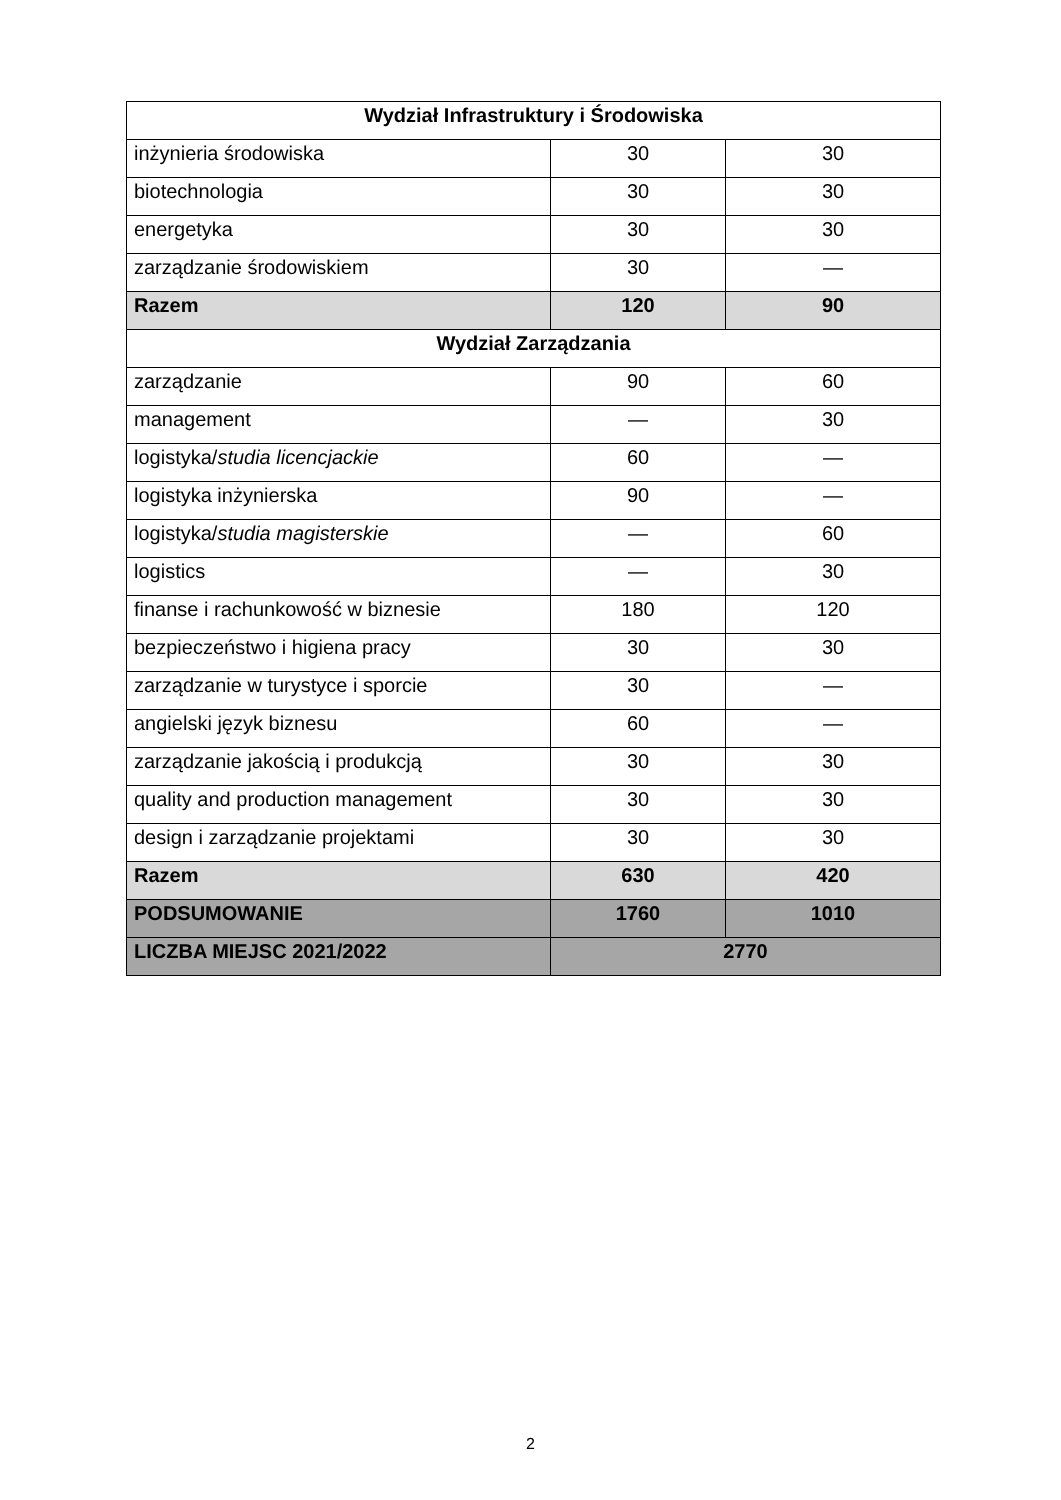| Wydział Infrastruktury i Środowiska | | |
| inżynieria środowiska | 30 | 30 |
| biotechnologia | 30 | 30 |
| energetyka | 30 | 30 |
| zarządzanie środowiskiem | 30 | — |
| Razem | 120 | 90 |
| Wydział Zarządzania | | |
| zarządzanie | 90 | 60 |
| management | — | 30 |
| logistyka/ studia licencjackie | 60 | — |
| logistyka inżynierska | 90 | — |
| logistyka/ studia magisterskie | — | 60 |
| logistics | — | 30 |
| finanse i rachunkowość w biznesie | 180 | 120 |
| bezpieczeństwo i higiena pracy | 30 | 30 |
| zarządzanie w turystyce i sporcie | 30 | — |
| angielski język biznesu | 60 | — |
| zarządzanie jakością i produkcją | 30 | 30 |
| quality and production management | 30 | 30 |
| design i zarządzanie projektami | 30 | 30 |
| Razem | 630 | 420 |
| PODSUMOWANIE | 1760 | 1010 |
| LICZBA MIEJSC 2021/2022 | 2770 | |
2